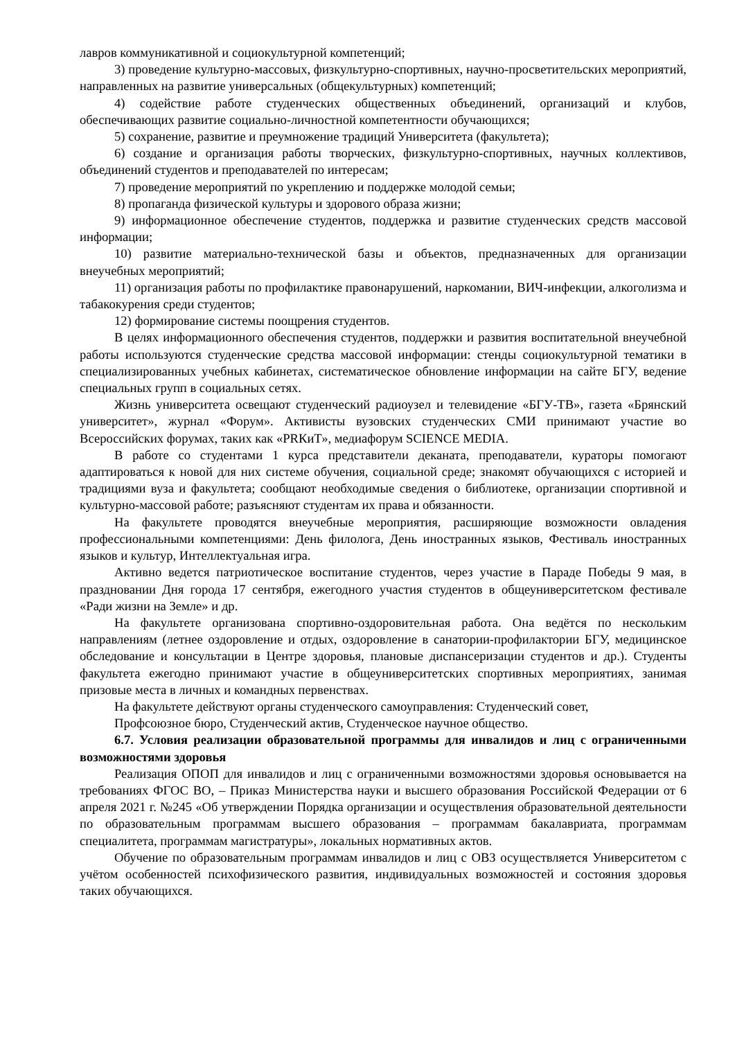лавров коммуникативной и социокультурной компетенций;
3) проведение культурно-массовых, физкультурно-спортивных, научно-просветительских мероприятий, направленных на развитие универсальных (общекультурных) компетенций;
4) содействие работе студенческих общественных объединений, организаций и клубов, обеспечивающих развитие социально-личностной компетентности обучающихся;
5) сохранение, развитие и преумножение традиций Университета (факультета);
6) создание и организация работы творческих, физкультурно-спортивных, научных коллективов, объединений студентов и преподавателей по интересам;
7) проведение мероприятий по укреплению и поддержке молодой семьи;
8) пропаганда физической культуры и здорового образа жизни;
9) информационное обеспечение студентов, поддержка и развитие студенческих средств массовой информации;
10) развитие материально-технической базы и объектов, предназначенных для организации внеучебных мероприятий;
11) организация работы по профилактике правонарушений, наркомании, ВИЧ-инфекции, алкоголизма и табакокурения среди студентов;
12) формирование системы поощрения студентов.
В целях информационного обеспечения студентов, поддержки и развития воспитательной внеучебной работы используются студенческие средства массовой информации: стенды социокультурной тематики в специализированных учебных кабинетах, систематическое обновление информации на сайте БГУ, ведение специальных групп в социальных сетях.
Жизнь университета освещают студенческий радиоузел и телевидение «БГУ-ТВ», газета «Брянский университет», журнал «Форум». Активисты вузовских студенческих СМИ принимают участие во Всероссийских форумах, таких как «PRКиТ», медиафорум SCIENCE MEDIA.
В работе со студентами 1 курса представители деканата, преподаватели, кураторы помогают адаптироваться к новой для них системе обучения, социальной среде; знакомят обучающихся с историей и традициями вуза и факультета; сообщают необходимые сведения о библиотеке, организации спортивной и культурно-массовой работе; разъясняют студентам их права и обязанности.
На факультете проводятся внеучебные мероприятия, расширяющие возможности овладения профессиональными компетенциями: День филолога, День иностранных языков, Фестиваль иностранных языков и культур, Интеллектуальная игра.
Активно ведется патриотическое воспитание студентов, через участие в Параде Победы 9 мая, в праздновании Дня города 17 сентября, ежегодного участия студентов в общеуниверситетском фестивале «Ради жизни на Земле» и др.
На факультете организована спортивно-оздоровительная работа. Она ведётся по нескольким направлениям (летнее оздоровление и отдых, оздоровление в санатории-профилактории БГУ, медицинское обследование и консультации в Центре здоровья, плановые диспансеризации студентов и др.). Студенты факультета ежегодно принимают участие в общеуниверситетских спортивных мероприятиях, занимая призовые места в личных и командных первенствах.
На факультете действуют органы студенческого самоуправления: Студенческий совет,
Профсоюзное бюро, Студенческий актив, Студенческое научное общество.
6.7. Условия реализации образовательной программы для инвалидов и лиц с ограниченными возможностями здоровья
Реализация ОПОП для инвалидов и лиц с ограниченными возможностями здоровья основывается на требованиях ФГОС ВО, – Приказ Министерства науки и высшего образования Российской Федерации от 6 апреля 2021 г. №245 «Об утверждении Порядка организации и осуществления образовательной деятельности по образовательным программам высшего образования – программам бакалавриата, программам специалитета, программам магистратуры», локальных нормативных актов.
Обучение по образовательным программам инвалидов и лиц с ОВЗ осуществляется Университетом с учётом особенностей психофизического развития, индивидуальных возможностей и состояния здоровья таких обучающихся.